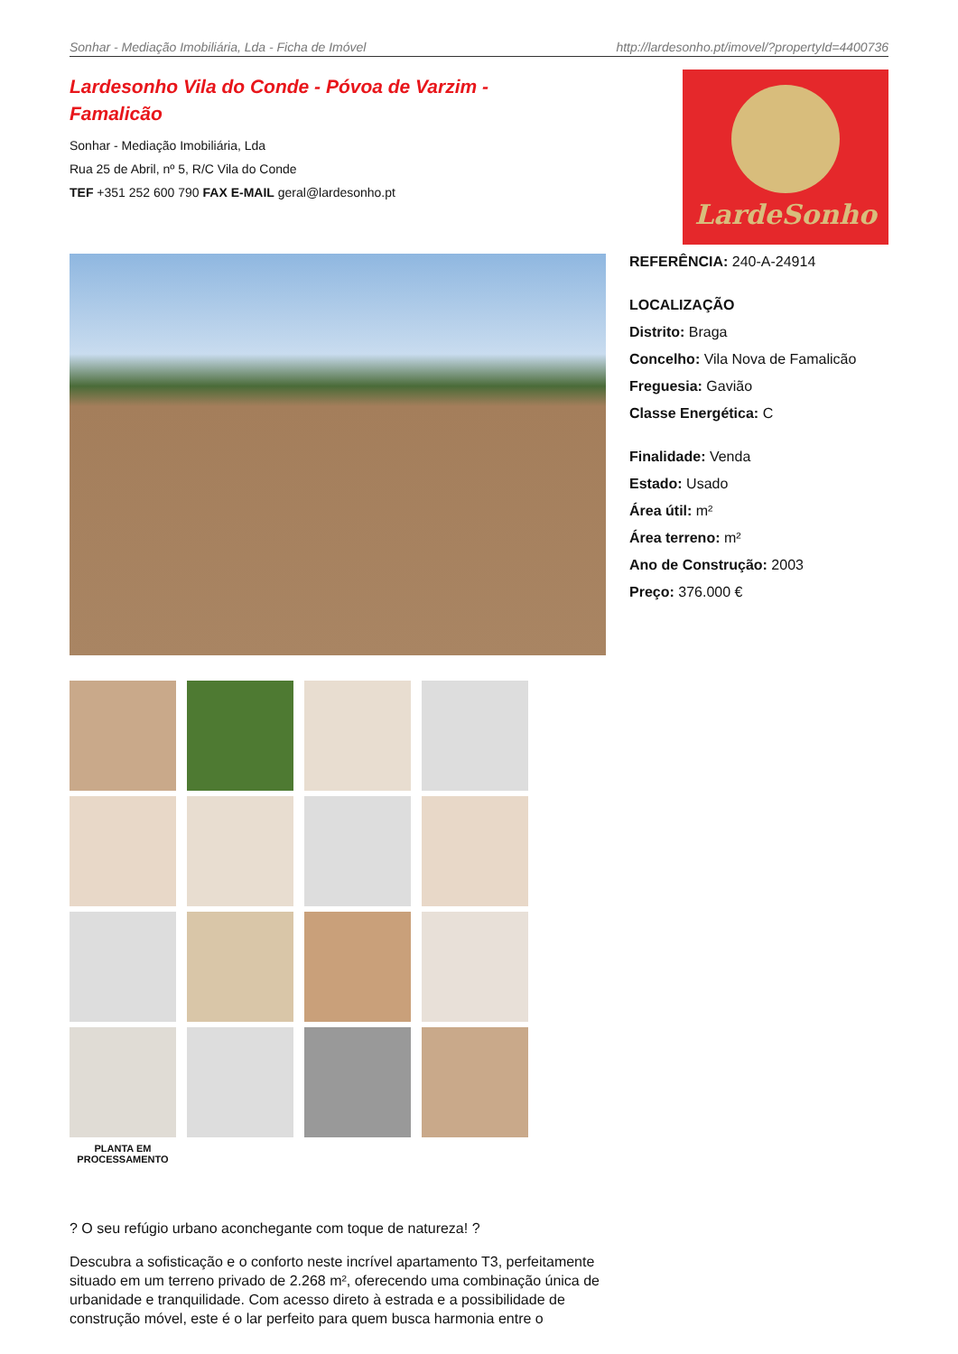Sonhar - Mediação Imobiliária, Lda - Ficha de Imóvel http://lardesonho.pt/imovel/?propertyId=4400736
Lardesonho Vila do Conde - Póvoa de Varzim - Famalicão
Sonhar - Mediação Imobiliária, Lda
Rua 25 de Abril, nº 5, R/C Vila do Conde
TEF +351 252 600 790 FAX E-MAIL geral@lardesonho.pt
LardeSonho
PLANTA EM PROCESSAMENTO
REFERÊNCIA: 240-A-24914
LOCALIZAÇÃO
Distrito: Braga
Concelho: Vila Nova de Famalicão
Freguesia: Gavião
Classe Energética: C
Finalidade: Venda
Estado: Usado
Área útil: m²
Área terreno: m²
Ano de Construção: 2003
Preço: 376.000 €
? O seu refúgio urbano aconchegante com toque de natureza! ?
Descubra a sofisticação e o conforto neste incrível apartamento T3, perfeitamente situado em um terreno privado de 2.268 m², oferecendo uma combinação única de urbanidade e tranquilidade. Com acesso direto à estrada e a possibilidade de construção móvel, este é o lar perfeito para quem busca harmonia entre o